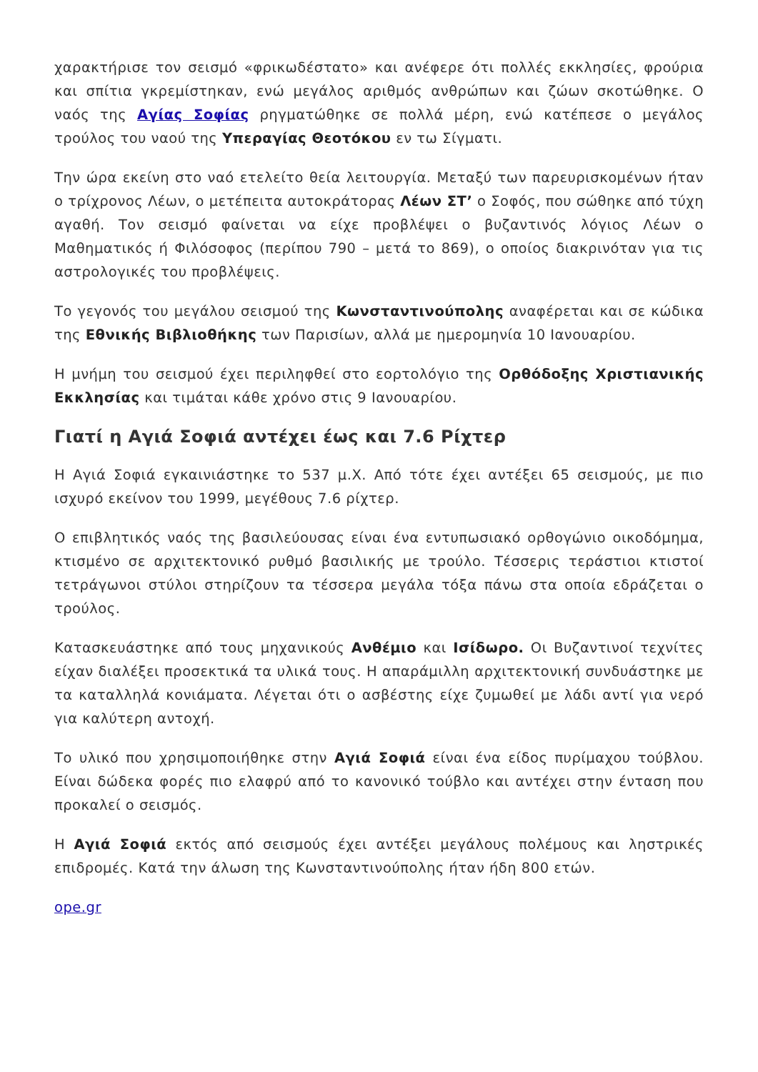χαρακτήρισε τον σεισμό «φρικωδέστατο» και ανέφερε ότι πολλές εκκλησίες, φρούρια και σπίτια γκρεμίστηκαν, ενώ μεγάλος αριθμός ανθρώπων και ζώων σκοτώθηκε. Ο ναός της Αγίας Σοφίας ρηγματώθηκε σε πολλά μέρη, ενώ κατέπεσε ο μεγάλος τρούλος του ναού της Υπεραγίας Θεοτόκου εν τω Σίγματι.
Την ώρα εκείνη στο ναό ετελείτο θεία λειτουργία. Μεταξύ των παρευρισκομένων ήταν ο τρίχρονος Λέων, ο μετέπειτα αυτοκράτορας Λέων ΣΤ’ ο Σοφός, που σώθηκε από τύχη αγαθή. Τον σεισμό φαίνεται να είχε προβλέψει ο βυζαντινός λόγιος Λέων ο Μαθηματικός ή Φιλόσοφος (περίπου 790 – μετά το 869), ο οποίος διακρινόταν για τις αστρολογικές του προβλέψεις.
Το γεγονός του μεγάλου σεισμού της Κωνσταντινούπολης αναφέρεται και σε κώδικα της Εθνικής Βιβλιοθήκης των Παρισίων, αλλά με ημερομηνία 10 Ιανουαρίου.
Η μνήμη του σεισμού έχει περιληφθεί στο εορτολόγιο της Ορθόδοξης Χριστιανικής Εκκλησίας και τιμάται κάθε χρόνο στις 9 Ιανουαρίου.
Γιατί η Αγιά Σοφιά αντέχει έως και 7.6 Ρίχτερ
Η Αγιά Σοφιά εγκαινιάστηκε το 537 μ.Χ. Από τότε έχει αντέξει 65 σεισμούς, με πιο ισχυρό εκείνον του 1999, μεγέθους 7.6 ρίχτερ.
Ο επιβλητικός ναός της βασιλεύουσας είναι ένα εντυπωσιακό ορθογώνιο οικοδόμημα, κτισμένο σε αρχιτεκτονικό ρυθμό βασιλικής με τρούλο. Τέσσερις τεράστιοι κτιστοί τετράγωνοι στύλοι στηρίζουν τα τέσσερα μεγάλα τόξα πάνω στα οποία εδράζεται ο τρούλος.
Κατασκευάστηκε από τους μηχανικούς Ανθέμιο και Ισίδωρο. Οι Βυζαντινοί τεχνίτες είχαν διαλέξει προσεκτικά τα υλικά τους. Η απαράμιλλη αρχιτεκτονική συνδυάστηκε με τα καταλληλά κονιάματα. Λέγεται ότι ο ασβέστης είχε ζυμωθεί με λάδι αντί για νερό για καλύτερη αντοχή.
Το υλικό που χρησιμοποιήθηκε στην Αγιά Σοφιά είναι ένα είδος πυρίμαχου τούβλου. Είναι δώδεκα φορές πιο ελαφρύ από το κανονικό τούβλο και αντέχει στην ένταση που προκαλεί ο σεισμός.
Η Αγιά Σοφιά εκτός από σεισμούς έχει αντέξει μεγάλους πολέμους και ληστρικές επιδρομές. Κατά την άλωση της Κωνσταντινούπολης ήταν ήδη 800 ετών.
ope.gr